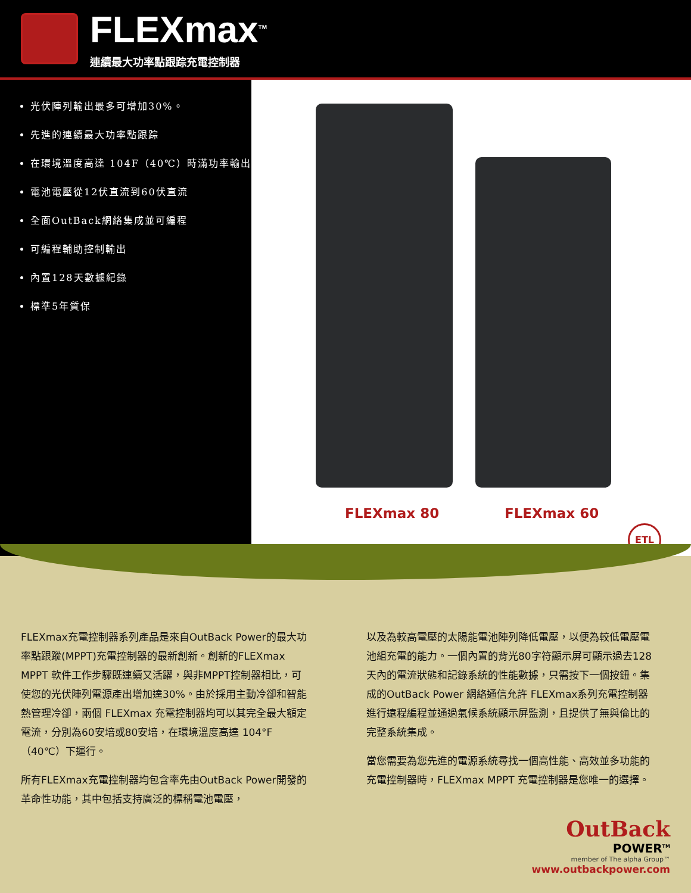FLEXmax<sup>TM</sup>
連續最大功率點跟踪充電控制器
光伏陣列輸出最多可增加30%。
先進的連續最大功率點跟踪
在環境溫度高達 104F（40℃）時滿功率輸出
電池電壓從12伏直流到60伏直流
全面OutBack網絡集成並可編程
可編程輔助控制輸出
內置128天數據紀錄
標準5年質保
FLEXmax 80 FLEXmax 60
ETL
FLEXmax充電控制器系列產品是來自OutBack Power的最大功率點跟蹤(MPPT)充電控制器的最新創新。創新的FLEXmax MPPT 軟件工作步驟既連續又活躍，與非MPPT控制器相比，可使您的光伏陣列電源產出增加達30%。由於採用主動冷卻和智能熱管理冷卻，兩個 FLEXmax 充電控制器均可以其完全最大額定電流，分別為60安培或80安培，在環境溫度高達 104°F（40℃）下運行。
所有FLEXmax充電控制器均包含率先由OutBack Power開發的革命性功能，其中包括支持廣泛的標稱電池電壓，
以及為較高電壓的太陽能電池陣列降低電壓，以便為較低電壓電池組充電的能力。一個內置的背光80字符顯示屏可顯示過去128天內的電流狀態和記錄系統的性能數據，只需按下一個按鈕。集成的OutBack Power 網絡通信允許 FLEXmax系列充電控制器進行遠程編程並通過氣候系統顯示屏監測，且提供了無與倫比的完整系統集成。
當您需要為您先進的電源系統尋找一個高性能、高效並多功能的充電控制器時，FLEXmax MPPT 充電控制器是您唯一的選擇。
OutBack
POWER<sup>TM</sup>
member of The alpha Group™
www.outbackpower.com